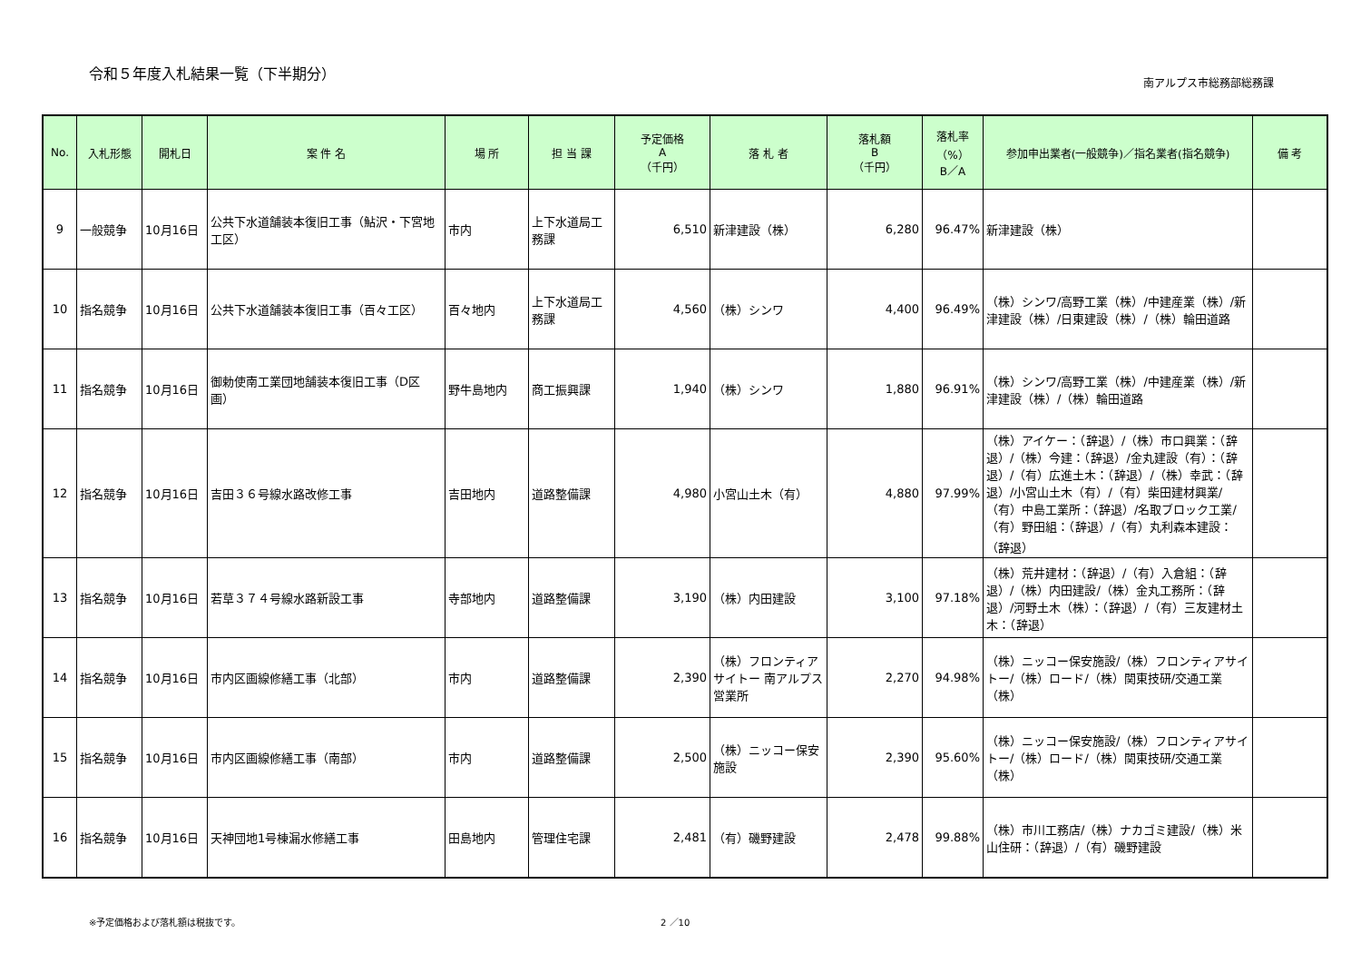令和５年度入札結果一覧（下半期分）
南アルプス市総務部総務課
| No. | 入札形態 | 開札日 | 案 件 名 | 場 所 | 担 当 課 | 予定価格 A （千円） | 落 札 者 | 落札額 B （千円） | 落札率 （%） B／A | 参加申出業者(一般競争)／指名業者(指名競争) | 備 考 |
| --- | --- | --- | --- | --- | --- | --- | --- | --- | --- | --- | --- |
| 9 | 一般競争 | 10月16日 | 公共下水道舗装本復旧工事（鮎沢・下宮地工区） | 市内 | 上下水道局工務課 | 6,510 | 新津建設（株） | 6,280 | 96.47% | 新津建設（株） | |
| 10 | 指名競争 | 10月16日 | 公共下水道舗装本復旧工事（百々工区） | 百々地内 | 上下水道局工務課 | 4,560 | （株）シンワ | 4,400 | 96.49% | （株）シンワ/高野工業（株）/中建産業（株）/新津建設（株）/日東建設（株）/（株）輪田道路 | |
| 11 | 指名競争 | 10月16日 | 御勅使南工業団地舗装本復旧工事（D区画） | 野牛島地内 | 商工振興課 | 1,940 | （株）シンワ | 1,880 | 96.91% | （株）シンワ/高野工業（株）/中建産業（株）/新津建設（株）/（株）輪田道路 | |
| 12 | 指名競争 | 10月16日 | 吉田３６号線水路改修工事 | 吉田地内 | 道路整備課 | 4,980 | 小宮山土木（有） | 4,880 | 97.99% | （株）アイケー：（辞退）/（株）市口興業：（辞退）/（株）今建：（辞退）/金丸建設（有）：（辞退）/（有）広進土木：（辞退）/（株）幸武：（辞退）/小宮山土木（有）/（有）柴田建材興業/（有）中島工業所：（辞退）/名取ブロック工業/（有）野田組：（辞退）/（有）丸利森本建設：（辞退） | |
| 13 | 指名競争 | 10月16日 | 若草３７４号線水路新設工事 | 寺部地内 | 道路整備課 | 3,190 | （株）内田建設 | 3,100 | 97.18% | （株）荒井建材：（辞退）/（有）入倉組：（辞退）/（株）内田建設/（株）金丸工務所：（辞退）/河野土木（株）：（辞退）/（有）三友建材土木：（辞退） | |
| 14 | 指名競争 | 10月16日 | 市内区画線修繕工事（北部） | 市内 | 道路整備課 | 2,390 | （株）フロンティアサイトー 南アルプス営業所 | 2,270 | 94.98% | （株）ニッコー保安施設/（株）フロンティアサイトー/（株）ロード/（株）関東技研/交通工業（株） | |
| 15 | 指名競争 | 10月16日 | 市内区画線修繕工事（南部） | 市内 | 道路整備課 | 2,500 | （株）ニッコー保安施設 | 2,390 | 95.60% | （株）ニッコー保安施設/（株）フロンティアサイトー/（株）ロード/（株）関東技研/交通工業（株） | |
| 16 | 指名競争 | 10月16日 | 天神団地1号棟漏水修繕工事 | 田島地内 | 管理住宅課 | 2,481 | （有）磯野建設 | 2,478 | 99.88% | （株）市川工務店/（株）ナカゴミ建設/（株）米山住研：（辞退）/（有）磯野建設 | |
※予定価格および落札額は税抜です。 2 ／10